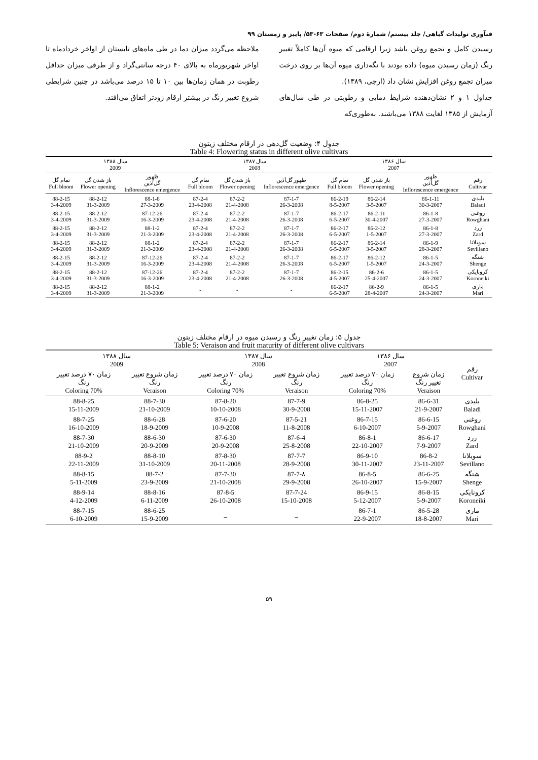فنآوری تولیدات گیاهی/ جلد بیستم/ شمارۀ دوم/ صفحات ۶۳-۵۳/ پاییز و زمستان ۹۹
رسیدن کامل و تجمع روغن باشد زیرا ارقامی که میوه آن‌ها کاملاً تغییر رنگ (زمان رسیدن میوه) داده بودند با نگه‌داری میوه آن‌ها بر روی درخت میزان تجمع روغن افزایش نشان داد (ارجی، ۱۳۸۹).
جداول ۱ و ۲ نشان‌دهنده شرایط دمایی و رطوبتی در طی سال‌های آزمایش از ۱۳۸۵ لغایت ۱۳۸۸ می‌باشند. به‌طوری‌که
ملاحظه می‌گردد میزان دما در طی ماه‌های تابستان از اواخر خردادماه تا اواخر شهریورماه به بالای ۴۰ درجه سانتی‌گراد و از طرفی میزان حداقل رطوبت در همان زمان‌ها بین ۱۰ تا ۱۵ درصد می‌باشد در چنین شرایطی شروع تغییر رنگ در بیشتر ارقام زودتر اتفاق می‌افتد.
جدول ۴: وضعیت گل‌دهی در ارقام مختلف زیتون
Table 4: Flowering status in different olive cultivars
| | سال ۱۳۸۶ 2007 | | | سال ۱۳۸۷ 2008 | | | سال ۱۳۸۸ 2009 | | |
| --- | --- | --- | --- | --- | --- | --- | --- | --- | --- |
| رقم Cultivar | ظهور گل‌آذین Inflorescence emergence | باز شدن گل Flower opening | تمام گل Full bloom | ظهور گل‌آذین Inflorescence emergence | باز شدن گل Flower opening | تمام گل Full bloom | ظهور گل‌آذین Inflorescence emergence | باز شدن گل Flower opening | تمام گل Full bloom |
| بلیدی Baladi | 86-1-11 30-3-2007 | 86-2-14 3-5-2007 | 86-2-19 8-5-2007 | 87-1-7 26-3-2008 | 87-2-2 21-4-2008 | 87-2-4 23-4-2008 | 88-1-8 27-3-2009 | 88-2-12 31-3-2009 | 88-2-15 3-4-2009 |
| روغنی Rowghani | 86-1-8 27-3-2007 | 86-2-11 30-4-2007 | 86-2-17 6-5-2007 | 87-1-7 26-3-2008 | 87-2-2 21-4-2008 | 87-2-4 23-4-2008 | 87-12-26 16-3-2009 | 88-2-12 31-3-2009 | 88-2-15 3-4-2009 |
| زرد Zard | 86-1-8 27-3-2007 | 86-2-12 1-5-2007 | 86-2-17 6-5-2007 | 87-1-7 26-3-2008 | 87-2-2 21-4-2008 | 87-2-4 23-4-2008 | 88-1-2 21-3-2009 | 88-2-12 31-3-2009 | 88-2-15 3-4-2009 |
| سویلانا Sevillano | 86-1-9 28-3-2007 | 86-2-14 3-5-2007 | 86-2-17 6-5-2007 | 87-1-7 26-3-2008 | 87-2-2 21-4-2008 | 87-2-4 23-4-2008 | 88-1-2 21-3-2009 | 88-2-12 31-3-2009 | 88-2-15 3-4-2009 |
| شنگه Shenge | 86-1-5 24-3-2007 | 86-2-12 1-5-2007 | 86-2-17 6-5-2007 | 87-1-7 26-3-2008 | 87-2-2 21-4-2008 | 87-2-4 23-4-2008 | 87-12-26 16-3-2009 | 88-2-12 31-3-2009 | 88-2-15 3-4-2009 |
| کرونایکی Koroneiki | 86-1-5 24-3-2007 | 86-2-6 25-4-2007 | 86-2-15 4-5-2007 | 87-1-7 26-3-2008 | 87-2-2 21-4-2008 | 87-2-4 23-4-2008 | 87-12-26 16-3-2009 | 88-2-12 31-3-2009 | 88-2-15 3-4-2009 |
| ماری Mari | 86-1-5 24-3-2007 | 86-2-9 28-4-2007 | 86-2-17 6-5-2007 | - | - | - | 88-1-2 21-3-2009 | 88-2-12 31-3-2009 | 88-2-15 3-4-2009 |
جدول ۵: زمان تغییر رنگ و رسیدن میوه در ارقام مختلف زیتون
Table 5: Veraison and fruit maturity of different olive cultivars
| رقم Cultivar | سال ۱۳۸۶ 2007 | | سال ۱۳۸۷ 2008 | | سال ۱۳۸۸ 2009 | |
| --- | --- | --- | --- | --- | --- | --- |
| | زمان شروع تغییر رنگ Veraison | زمان ۷۰ درصد تغییر رنگ 70% Coloring | زمان شروع تغییر رنگ Veraison | زمان ۷۰ درصد تغییر رنگ 70% Coloring | زمان شروع تغییر رنگ Veraison | زمان ۷۰ درصد تغییر رنگ 70% Coloring |
| بلیدی Baladi | 86-6-31 21-9-2007 | 86-8-25 15-11-2007 | 87-7-9 30-9-2008 | 87-8-20 10-10-2008 | 88-7-30 21-10-2009 | 88-8-25 15-11-2009 |
| روغنی Rowghani | 86-6-15 5-9-2007 | 86-7-15 6-10-2007 | 87-5-21 11-8-2008 | 87-6-20 10-9-2008 | 88-6-28 18-9-2009 | 88-7-25 16-10-2009 |
| زرد Zard | 86-6-17 7-9-2007 | 86-8-1 22-10-2007 | 87-6-4 25-8-2008 | 87-6-30 20-9-2008 | 88-6-30 20-9-2009 | 88-7-30 21-10-2009 |
| سویلانا Sevillano | 86-8-2 23-11-2007 | 86-9-10 30-11-2007 | 87-7-7 28-9-2008 | 87-8-30 20-11-2008 | 88-8-10 31-10-2009 | 88-9-2 22-11-2009 |
| شنگه Shenge | 86-6-25 15-9-2007 | 86-8-5 26-10-2007 | 87-7-۸ 29-9-2008 | 87-7-30 21-10-2008 | 88-7-2 23-9-2009 | 88-8-15 5-11-2009 |
| کرونایکی Koroneiki | 86-8-15 5-9-2007 | 86-9-15 5-12-2007 | 87-7-24 15-10-2008 | 87-8-5 26-10-2008 | 88-8-16 6-11-2009 | 88-9-14 4-12-2009 |
| ماری Mari | 86-5-28 18-8-2007 | 86-7-1 22-9-2007 | _ | _ | 88-6-25 15-9-2009 | 88-7-15 6-10-2009 |
۵۹